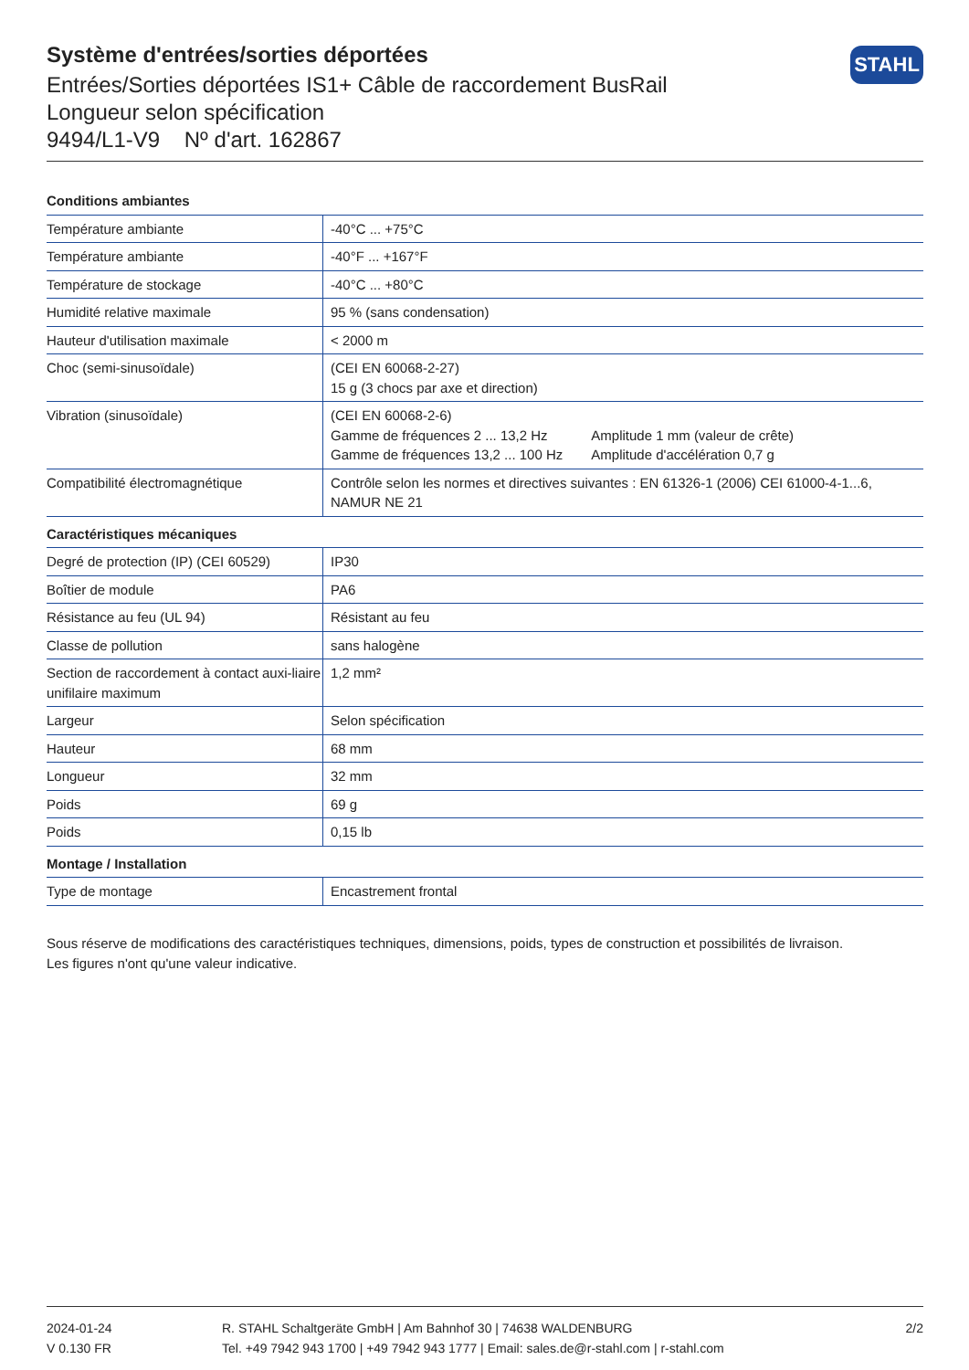Système d'entrées/sorties déportées
Entrées/Sorties déportées IS1+ Câble de raccordement BusRail
Longueur selon spécification
9494/L1-V9 Nº d'art. 162867
STAHL
| Conditions ambiantes | |
| --- | --- |
| Température ambiante | -40°C ... +75°C |
| Température ambiante | -40°F ... +167°F |
| Température de stockage | -40°C ... +80°C |
| Humidité relative maximale | 95 % (sans condensation) |
| Hauteur d'utilisation maximale | < 2000 m |
| Choc (semi-sinusoïdale) | (CEI EN 60068-2-27) 15 g (3 chocs par axe et direction) |
| Vibration (sinusoïdale) | (CEI EN 60068-2-6) Gamme de fréquences 2 ... 13,2 Hz Amplitude 1 mm (valeur de crête) Gamme de fréquences 13,2 ... 100 Hz Amplitude d'accélération 0,7 g |
| Compatibilité électromagnétique | Contrôle selon les normes et directives suivantes : EN 61326-1 (2006) CEI 61000-4-1...6, NAMUR NE 21 |
| Caractéristiques mécaniques | |
| Degré de protection (IP) (CEI 60529) | IP30 |
| Boîtier de module | PA6 |
| Résistance au feu (UL 94) | Résistant au feu |
| Classe de pollution | sans halogène |
| Section de raccordement à contact auxi-liaire unifilaire maximum | 1,2 mm² |
| Largeur | Selon spécification |
| Hauteur | 68 mm |
| Longueur | 32 mm |
| Poids | 69 g |
| Poids | 0,15 lb |
| Montage / Installation | |
| Type de montage | Encastrement frontal |
Sous réserve de modifications des caractéristiques techniques, dimensions, poids, types de construction et possibilités de livraison.
Les figures n'ont qu'une valeur indicative.
2024-01-24
V 0.130 FR
R. STAHL Schaltgeräte GmbH | Am Bahnhof 30 | 74638 WALDENBURG
Tel. +49 7942 943 1700 | +49 7942 943 1777 | Email: sales.de@r-stahl.com | r-stahl.com
2/2